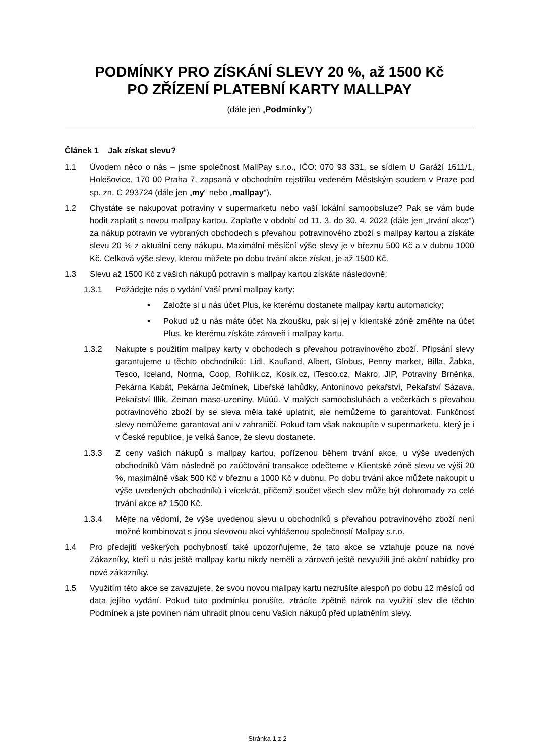PODMÍNKY PRO ZÍSKÁNÍ SLEVY 20 %, až 1500 Kč
PO ZŘÍZENÍ PLATEBNÍ KARTY MALLPAY
(dále jen „Podmínky“)
Článek 1 Jak získat slevu?
1.1 Úvodem něco o nás – jsme společnost MallPay s.r.o., IČO: 070 93 331, se sídlem U Garáží 1611/1, Holešovice, 170 00 Praha 7, zapsaná v obchodním rejstříku vedeném Městským soudem v Praze pod sp. zn. C 293724 (dále jen „my“ nebo „mallpay“).
1.2 Chystáte se nakupovat potraviny v supermarketu nebo vaší lokální samoobsluze? Pak se vám bude hodit zaplatit s novou mallpay kartou. Zaplaťte v období od 11. 3. do 30. 4. 2022 (dále jen „trvání akce“) za nákup potravin ve vybraných obchodech s převahou potravinového zboží s mallpay kartou a získáte slevu 20 % z aktuální ceny nákupu. Maximální měsíční výše slevy je v březnu 500 Kč a v dubnu 1000 Kč. Celková výše slevy, kterou můžete po dobu trvání akce získat, je až 1500 Kč.
1.3 Slevu až 1500 Kč z vašich nákupů potravin s mallpay kartou získáte následovně:
1.3.1 Požádejte nás o vydání Vaší první mallpay karty:
▪ Založte si u nás účet Plus, ke kterému dostanete mallpay kartu automaticky;
▪ Pokud už u nás máte účet Na zkoušku, pak si jej v klientské zóně změňte na účet Plus, ke kterému získáte zároveň i mallpay kartu.
1.3.2 Nakupte s použitím mallpay karty v obchodech s převahou potravinového zboží. Připsání slevy garantujeme u těchto obchodníků: Lidl, Kaufland, Albert, Globus, Penny market, Billa, Žabka, Tesco, Iceland, Norma, Coop, Rohlik.cz, Kosik.cz, iTesco.cz, Makro, JIP, Potraviny Brněnka, Pekárna Kabát, Pekárna Ječmínek, Libeřské lahůdky, Antonínovo pekařství, Pekařství Sázava, Pekařství Illík, Zeman maso-uzeniny, Múúú. V malých samoobsluhách a večerkách s převahou potravinového zboží by se sleva měla také uplatnit, ale nemůžeme to garantovat. Funkčnost slevy nemůžeme garantovat ani v zahraničí. Pokud tam však nakoupíte v supermarketu, který je i v České republice, je velká šance, že slevu dostanete.
1.3.3 Z ceny vašich nákupů s mallpay kartou, pořízenou během trvání akce, u výše uvedených obchodníků Vám následně po zaúčtování transakce odečteme v Klientské zóně slevu ve výši 20 %, maximálně však 500 Kč v březnu a 1000 Kč v dubnu. Po dobu trvání akce můžete nakoupit u výše uvedených obchodníků i vícekrát, přičemž součet všech slev může být dohromady za celé trvání akce až 1500 Kč.
1.3.4 Mějte na vědomí, že výše uvedenou slevu u obchodníků s převahou potravinového zboží není možné kombinovat s jinou slevovou akcí vyhlášenou společností Mallpay s.r.o.
1.4 Pro předejití veškerých pochybností také upozorňujeme, že tato akce se vztahuje pouze na nové Zákazníky, kteří u nás ještě mallpay kartu nikdy neměli a zároveň ještě nevyužili jiné akční nabídky pro nové zákazníky.
1.5 Využitím této akce se zavazujete, že svou novou mallpay kartu nezrušíte alespoň po dobu 12 měsíců od data jejího vydání. Pokud tuto podmínku porušíte, ztrácíte zpětně nárok na využití slev dle těchto Podmínek a jste povinen nám uhradit plnou cenu Vašich nákupů před uplatněním slevy.
Stránka 1 z 2